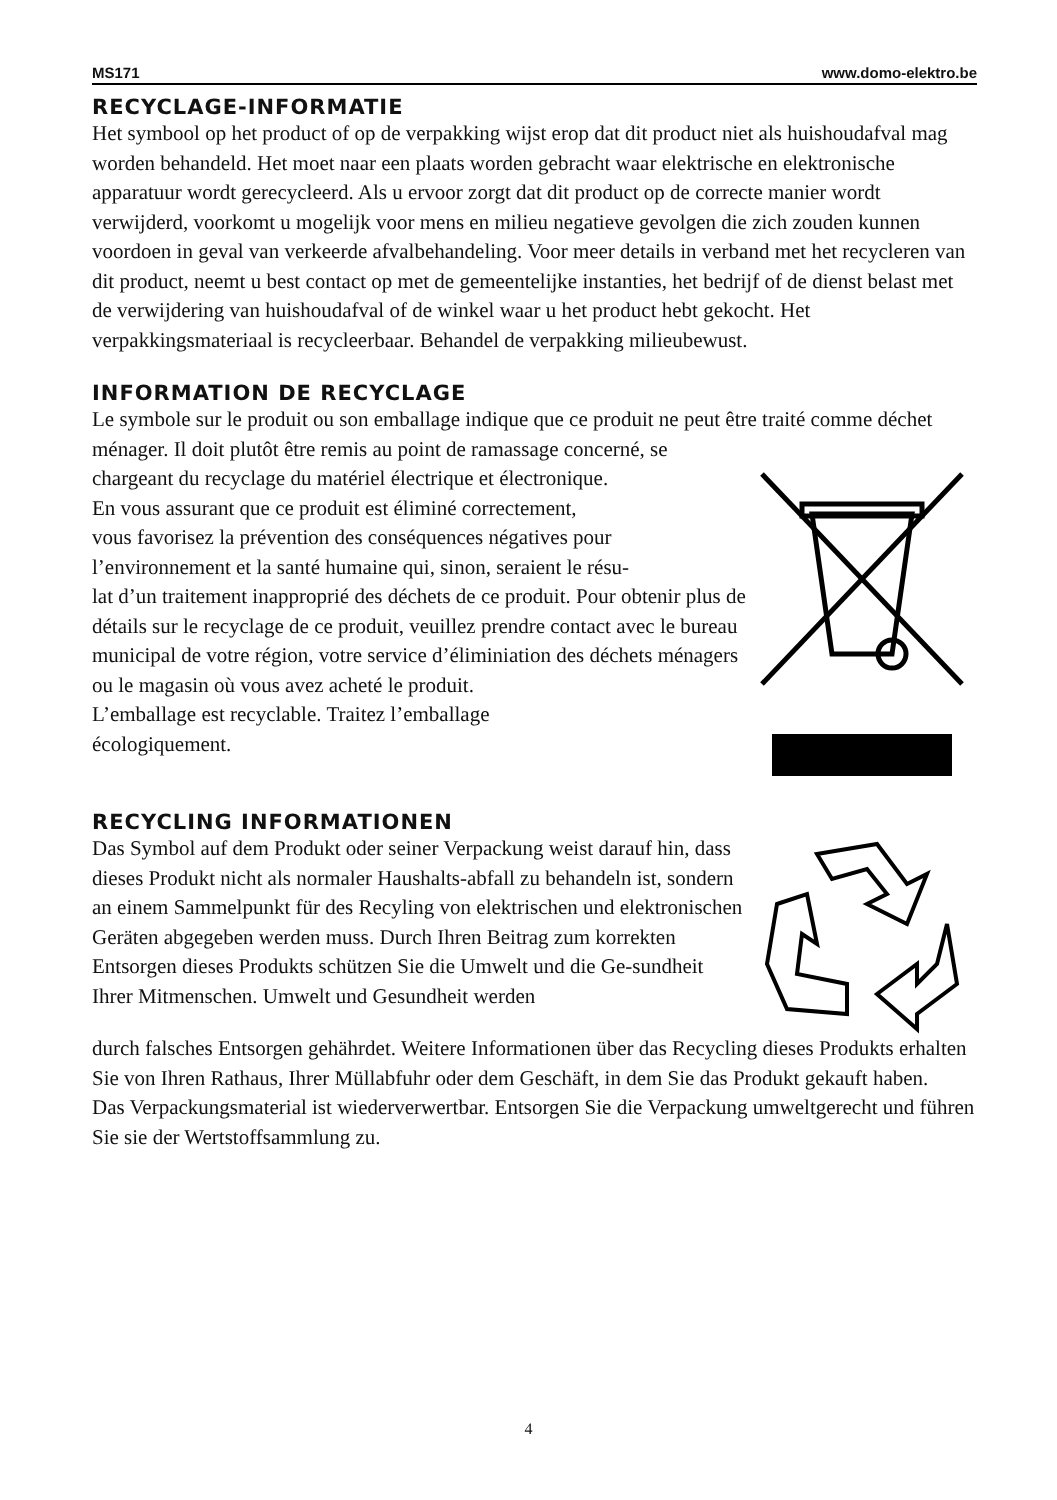MS171 www.domo-elektro.be
RECYCLAGE-INFORMATIE
Het symbool op het product of op de verpakking wijst erop dat dit product niet als huishoudafval mag worden behandeld. Het moet naar een plaats worden gebracht waar elektrische en elektronische apparatuur wordt gerecycleerd. Als u ervoor zorgt dat dit product op de correcte manier wordt verwijderd, voorkomt u mogelijk voor mens en milieu negatieve gevolgen die zich zouden kunnen voordoen in geval van verkeerde afvalbehandeling. Voor meer details in verband met het recycleren van dit product, neemt u best contact op met de gemeentelijke instanties, het bedrijf of de dienst belast met de verwijdering van huishoudafval of de winkel waar u het product hebt gekocht. Het verpakkingsmateriaal is recycleerbaar. Behandel de verpakking milieubewust.
INFORMATION DE RECYCLAGE
Le symbole sur le produit ou son emballage indique que ce produit ne peut être traité comme déchet ménager. Il doit plutôt être remis au point de ramassage concerné, se
chargeant du recyclage du matériel électrique et électronique.
En vous assurant que ce produit est éliminé correctement,
vous favorisez la prévention des conséquences négatives pour l’environnement et la santé humaine qui, sinon, seraient le résu-
lat d’un traitement inapproprié des déchets de ce produit. Pour obtenir plus de détails sur le recyclage de ce produit, veuillez prendre contact avec le bureau municipal de votre région, votre service d’éliminiation des déchets ménagers ou le magasin où vous avez acheté le produit.
L’emballage est recyclable. Traitez l’emballage
écologiquement.
RECYCLING INFORMATIONEN
Das Symbol auf dem Produkt oder seiner Verpackung weist darauf hin, dass dieses Produkt nicht als normaler Haushalts-abfall zu behandeln ist, sondern an einem Sammelpunkt für des Recyling von elektrischen und elektronischen Geräten abgegeben werden muss. Durch Ihren Beitrag zum korrekten Entsorgen dieses Produkts schützen Sie die Umwelt und die Ge-sundheit Ihrer Mitmenschen. Umwelt und Gesundheit werden
durch falsches Entsorgen gehährdet. Weitere Informationen über das Recycling dieses Produkts erhalten Sie von Ihren Rathaus, Ihrer Müllabfuhr oder dem Geschäft, in dem Sie das Produkt gekauft haben.
Das Verpackungsmaterial ist wiederverwertbar. Entsorgen Sie die Verpackung umweltgerecht und führen Sie sie der Wertstoffsammlung zu.
4